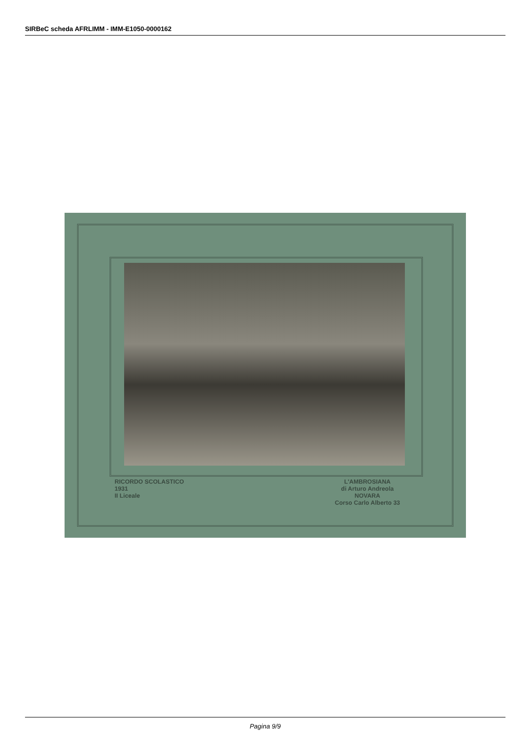SIRBeC scheda AFRLIMM - IMM-E1050-0000162
RICORDO SCOLASTICO
1931
II Liceale
L'AMBROSIANA
di Arturo Andreola
NOVARA
Corso Carlo Alberto 33
Pagina 9/9